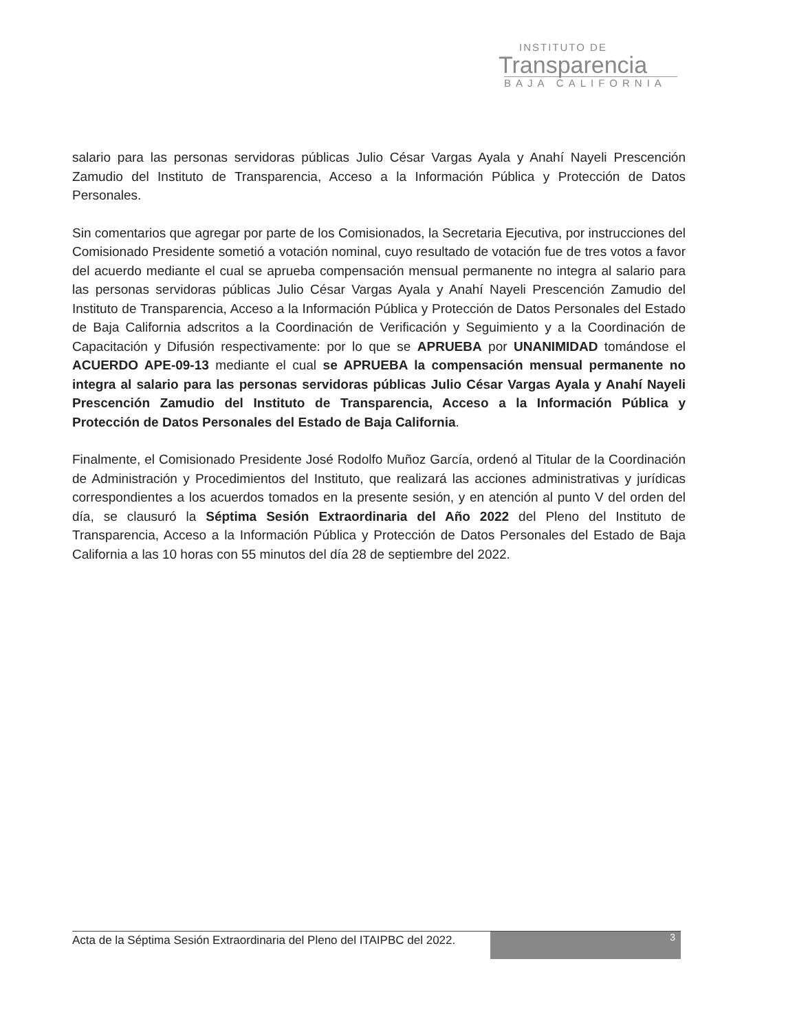INSTITUTO DE
Transparencia
BAJA CALIFORNIA
salario para las personas servidoras públicas Julio César Vargas Ayala y Anahí Nayeli Prescención Zamudio del Instituto de Transparencia, Acceso a la Información Pública y Protección de Datos Personales.
Sin comentarios que agregar por parte de los Comisionados, la Secretaria Ejecutiva, por instrucciones del Comisionado Presidente sometió a votación nominal, cuyo resultado de votación fue de tres votos a favor del acuerdo mediante el cual se aprueba compensación mensual permanente no integra al salario para las personas servidoras públicas Julio César Vargas Ayala y Anahí Nayeli Prescención Zamudio del Instituto de Transparencia, Acceso a la Información Pública y Protección de Datos Personales del Estado de Baja California adscritos a la Coordinación de Verificación y Seguimiento y a la Coordinación de Capacitación y Difusión respectivamente: por lo que se APRUEBA por UNANIMIDAD tomándose el ACUERDO APE-09-13 mediante el cual se APRUEBA la compensación mensual permanente no integra al salario para las personas servidoras públicas Julio César Vargas Ayala y Anahí Nayeli Prescención Zamudio del Instituto de Transparencia, Acceso a la Información Pública y Protección de Datos Personales del Estado de Baja California.
Finalmente, el Comisionado Presidente José Rodolfo Muñoz García, ordenó al Titular de la Coordinación de Administración y Procedimientos del Instituto, que realizará las acciones administrativas y jurídicas correspondientes a los acuerdos tomados en la presente sesión, y en atención al punto V del orden del día, se clausuró la Séptima Sesión Extraordinaria del Año 2022 del Pleno del Instituto de Transparencia, Acceso a la Información Pública y Protección de Datos Personales del Estado de Baja California a las 10 horas con 55 minutos del día 28 de septiembre del 2022.
Acta de la Séptima Sesión Extraordinaria del Pleno del ITAIPBC del 2022.
3